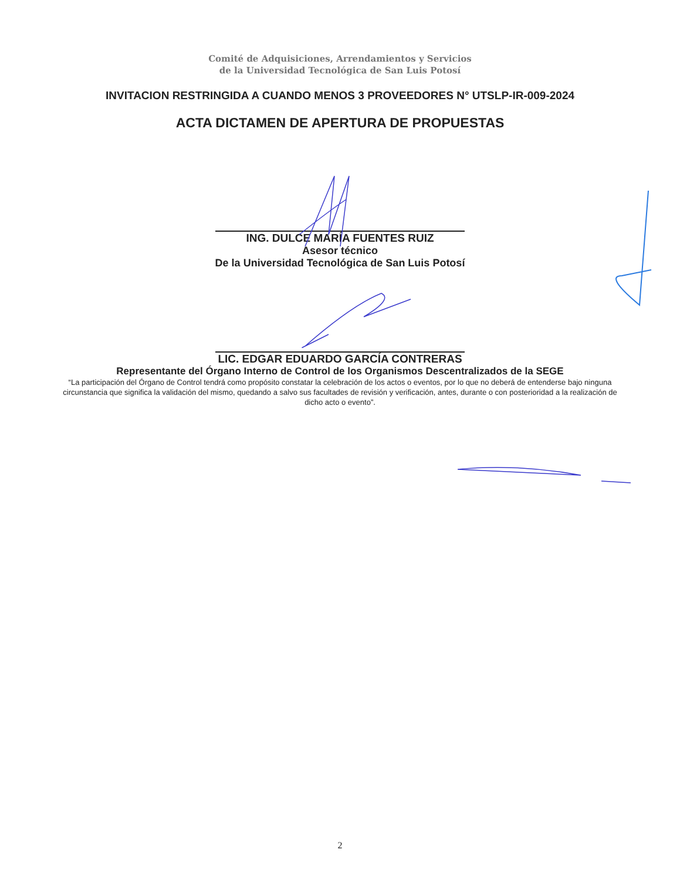Comité de Adquisiciones, Arrendamientos y Servicios
de la Universidad Tecnológica de San Luis Potosí
INVITACION RESTRINGIDA A CUANDO MENOS 3 PROVEEDORES N° UTSLP-IR-009-2024
ACTA DICTAMEN DE APERTURA DE PROPUESTAS
ING. DULCE MARÍA FUENTES RUIZ
Asesor técnico
De la Universidad Tecnológica de San Luis Potosí
LIC. EDGAR EDUARDO GARCÍA CONTRERAS
Representante del Órgano Interno de Control de los Organismos Descentralizados de la SEGE
“La participación del Órgano de Control tendrá como propósito constatar la celebración de los actos o eventos, por lo que no deberá de entenderse bajo ninguna circunstancia que significa la validación del mismo, quedando a salvo sus facultades de revisión y verificación, antes, durante o con posterioridad a la realización de dicho acto o evento”.
2